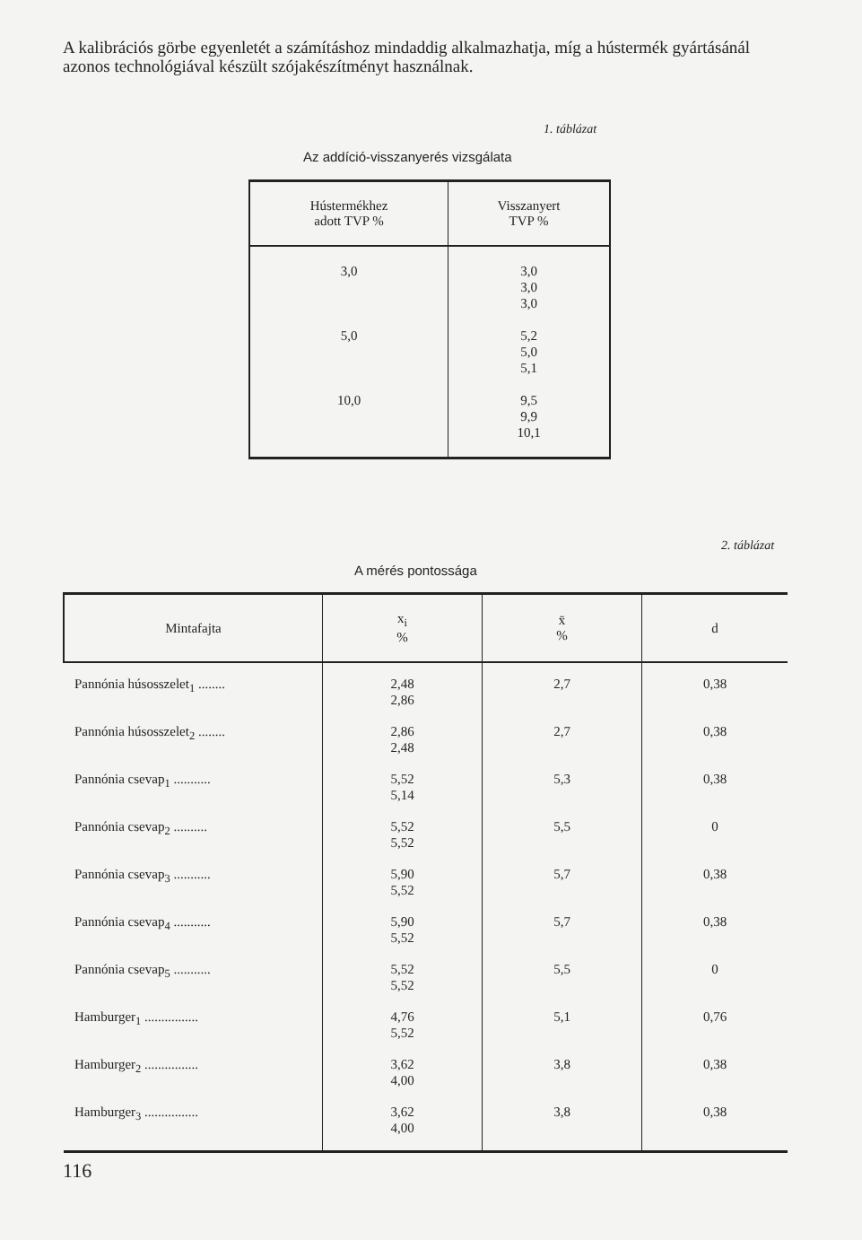A kalibrációs görbe egyenletét a számításhoz mindaddig alkalmazhatja, míg a hústermék gyártásánál azonos technológiával készült szójakészítményt használnak.
1. táblázat
Az addíció-visszanyerés vizsgálata
| Hústermékhez adott TVP % | Visszanyert TVP % |
| --- | --- |
| 3,0 5,0 10,0 | 3,0 3,0 3,0 5,2 5,0 5,1 9,5 9,9 10,1 |
2. táblázat
A mérés pontossága
| Mintafajta | x<sub>i</sub> % | x̄ % | d |
| --- | --- | --- | --- |
| Pannónia húsosszelet<sub>1</sub> ........ | 2,48 2,86 | 2,7 | 0,38 |
| Pannónia húsosszelet<sub>2</sub> ........ | 2,86 2,48 | 2,7 | 0,38 |
| Pannónia csevap<sub>1</sub> ........... | 5,52 5,14 | 5,3 | 0,38 |
| Pannónia csevap<sub>2</sub> .......... | 5,52 5,52 | 5,5 | 0 |
| Pannónia csevap<sub>3</sub> ........... | 5,90 5,52 | 5,7 | 0,38 |
| Pannónia csevap<sub>4</sub> ........... | 5,90 5,52 | 5,7 | 0,38 |
| Pannónia csevap<sub>5</sub> ........... | 5,52 5,52 | 5,5 | 0 |
| Hamburger<sub>1</sub> ................ | 4,76 5,52 | 5,1 | 0,76 |
| Hamburger<sub>2</sub> ................ | 3,62 4,00 | 3,8 | 0,38 |
| Hamburger<sub>3</sub> ................ | 3,62 4,00 | 3,8 | 0,38 |
116